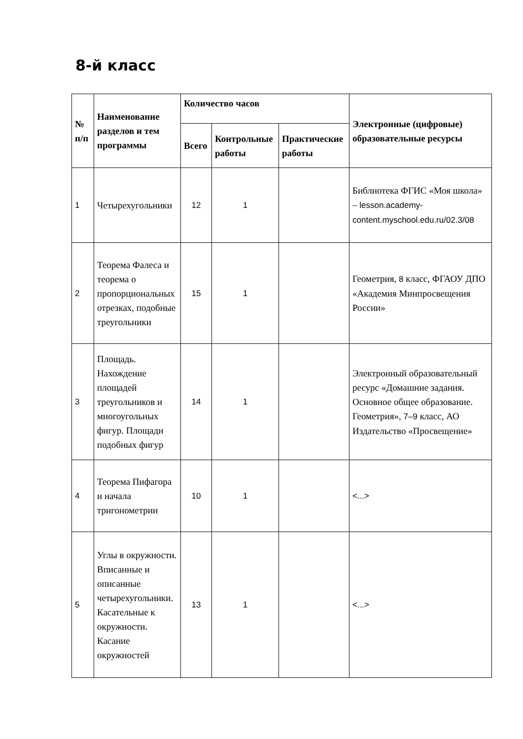8-й класс
| № п/п | Наименование разделов и тем программы | Количество часов | | | Электронные (цифровые) образовательные ресурсы |
| --- | --- | --- | --- | --- | --- |
| | | Всего | Контрольные работы | Практические работы | |
| 1 | Четырехугольники | 12 | 1 | | Библиотека ФГИС «Моя школа» – lesson.academy-content.myschool.edu.ru/02.3/08 |
| 2 | Теорема Фалеса и теорема о пропорциональных отрезках, подобные треугольники | 15 | 1 | | Геометрия, 8 класс, ФГАОУ ДПО «Академия Минпросвещения России» |
| 3 | Площадь. Нахождение площадей треугольников и многоугольных фигур. Площади подобных фигур | 14 | 1 | | Электронный образовательный ресурс «Домашние задания. Основное общее образование. Геометрия», 7–9 класс, АО Издательство «Просвещение» |
| 4 | Теорема Пифагора и начала тригонометрии | 10 | 1 | | <...> |
| 5 | Углы в окружности. Вписанные и описанные четырехугольники. Касательные к окружности. Касание окружностей | 13 | 1 | | <...> |